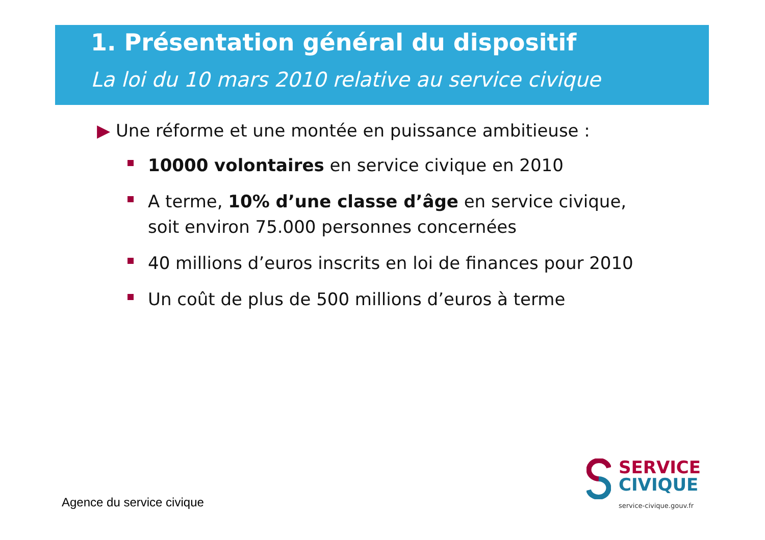1. Présentation général du dispositif
La loi du 10 mars 2010 relative au service civique
▶ Une réforme et une montée en puissance ambitieuse :
10000 volontaires en service civique en 2010
A terme, 10% d’une classe d’âge en service civique, soit environ 75.000 personnes concernées
40 millions d’euros inscrits en loi de finances pour 2010
Un coût de plus de 500 millions d’euros à terme
Agence du service civique
SERVICE
CIVIQUE
service-civique.gouv.fr